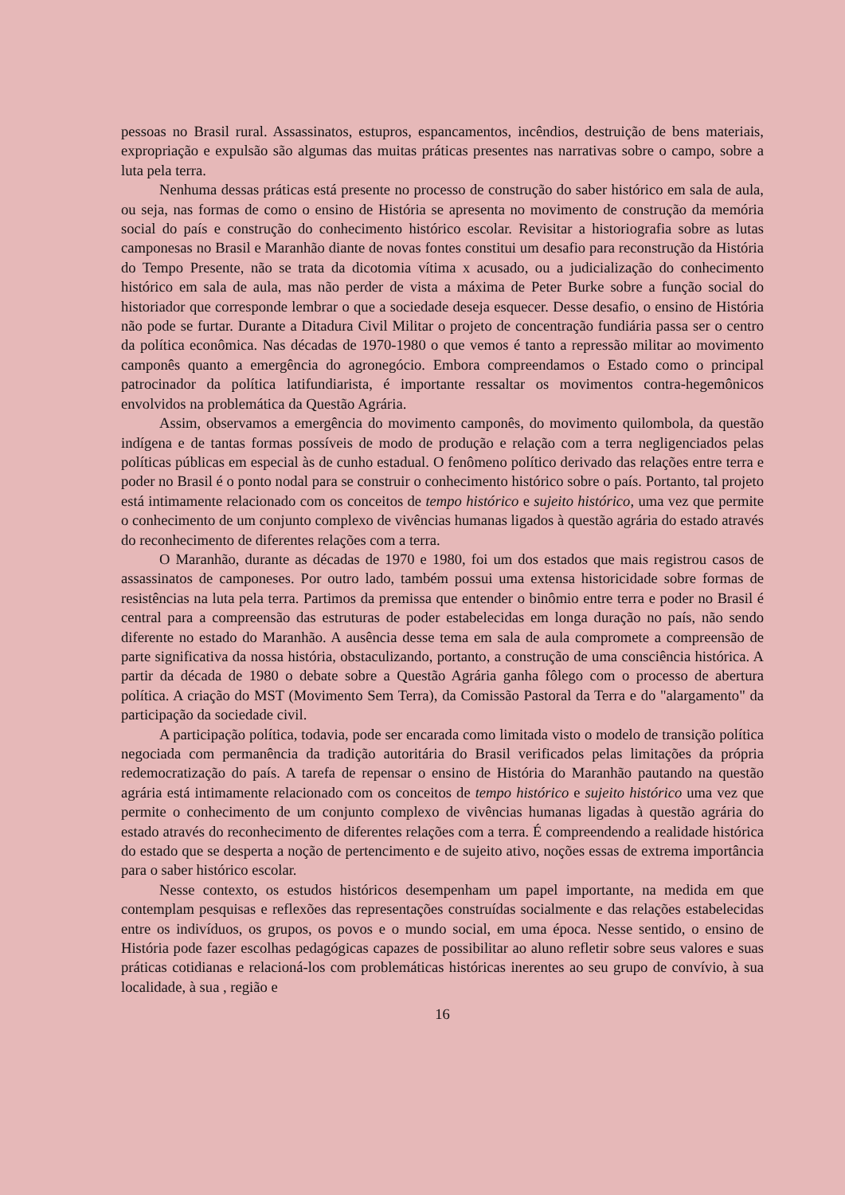pessoas no Brasil rural. Assassinatos, estupros, espancamentos, incêndios, destruição de bens materiais, expropriação e expulsão são algumas das muitas práticas presentes nas narrativas sobre o campo, sobre a luta pela terra.
Nenhuma dessas práticas está presente no processo de construção do saber histórico em sala de aula, ou seja, nas formas de como o ensino de História se apresenta no movimento de construção da memória social do país e construção do conhecimento histórico escolar. Revisitar a historiografia sobre as lutas camponesas no Brasil e Maranhão diante de novas fontes constitui um desafio para reconstrução da História do Tempo Presente, não se trata da dicotomia vítima x acusado, ou a judicialização do conhecimento histórico em sala de aula, mas não perder de vista a máxima de Peter Burke sobre a função social do historiador que corresponde lembrar o que a sociedade deseja esquecer. Desse desafio, o ensino de História não pode se furtar. Durante a Ditadura Civil Militar o projeto de concentração fundiária passa ser o centro da política econômica. Nas décadas de 1970-1980 o que vemos é tanto a repressão militar ao movimento camponês quanto a emergência do agronegócio. Embora compreendamos o Estado como o principal patrocinador da política latifundiarista, é importante ressaltar os movimentos contra-hegemônicos envolvidos na problemática da Questão Agrária.
Assim, observamos a emergência do movimento camponês, do movimento quilombola, da questão indígena e de tantas formas possíveis de modo de produção e relação com a terra negligenciados pelas políticas públicas em especial às de cunho estadual. O fenômeno político derivado das relações entre terra e poder no Brasil é o ponto nodal para se construir o conhecimento histórico sobre o país. Portanto, tal projeto está intimamente relacionado com os conceitos de tempo histórico e sujeito histórico, uma vez que permite o conhecimento de um conjunto complexo de vivências humanas ligados à questão agrária do estado através do reconhecimento de diferentes relações com a terra.
O Maranhão, durante as décadas de 1970 e 1980, foi um dos estados que mais registrou casos de assassinatos de camponeses. Por outro lado, também possui uma extensa historicidade sobre formas de resistências na luta pela terra. Partimos da premissa que entender o binômio entre terra e poder no Brasil é central para a compreensão das estruturas de poder estabelecidas em longa duração no país, não sendo diferente no estado do Maranhão. A ausência desse tema em sala de aula compromete a compreensão de parte significativa da nossa história, obstaculizando, portanto, a construção de uma consciência histórica. A partir da década de 1980 o debate sobre a Questão Agrária ganha fôlego com o processo de abertura política. A criação do MST (Movimento Sem Terra), da Comissão Pastoral da Terra e do "alargamento" da participação da sociedade civil.
A participação política, todavia, pode ser encarada como limitada visto o modelo de transição política negociada com permanência da tradição autoritária do Brasil verificados pelas limitações da própria redemocratização do país. A tarefa de repensar o ensino de História do Maranhão pautando na questão agrária está intimamente relacionado com os conceitos de tempo histórico e sujeito histórico uma vez que permite o conhecimento de um conjunto complexo de vivências humanas ligadas à questão agrária do estado através do reconhecimento de diferentes relações com a terra. É compreendendo a realidade histórica do estado que se desperta a noção de pertencimento e de sujeito ativo, noções essas de extrema importância para o saber histórico escolar.
Nesse contexto, os estudos históricos desempenham um papel importante, na medida em que contemplam pesquisas e reflexões das representações construídas socialmente e das relações estabelecidas entre os indivíduos, os grupos, os povos e o mundo social, em uma época. Nesse sentido, o ensino de História pode fazer escolhas pedagógicas capazes de possibilitar ao aluno refletir sobre seus valores e suas práticas cotidianas e relacioná-los com problemáticas históricas inerentes ao seu grupo de convívio, à sua localidade, à sua , região e
16